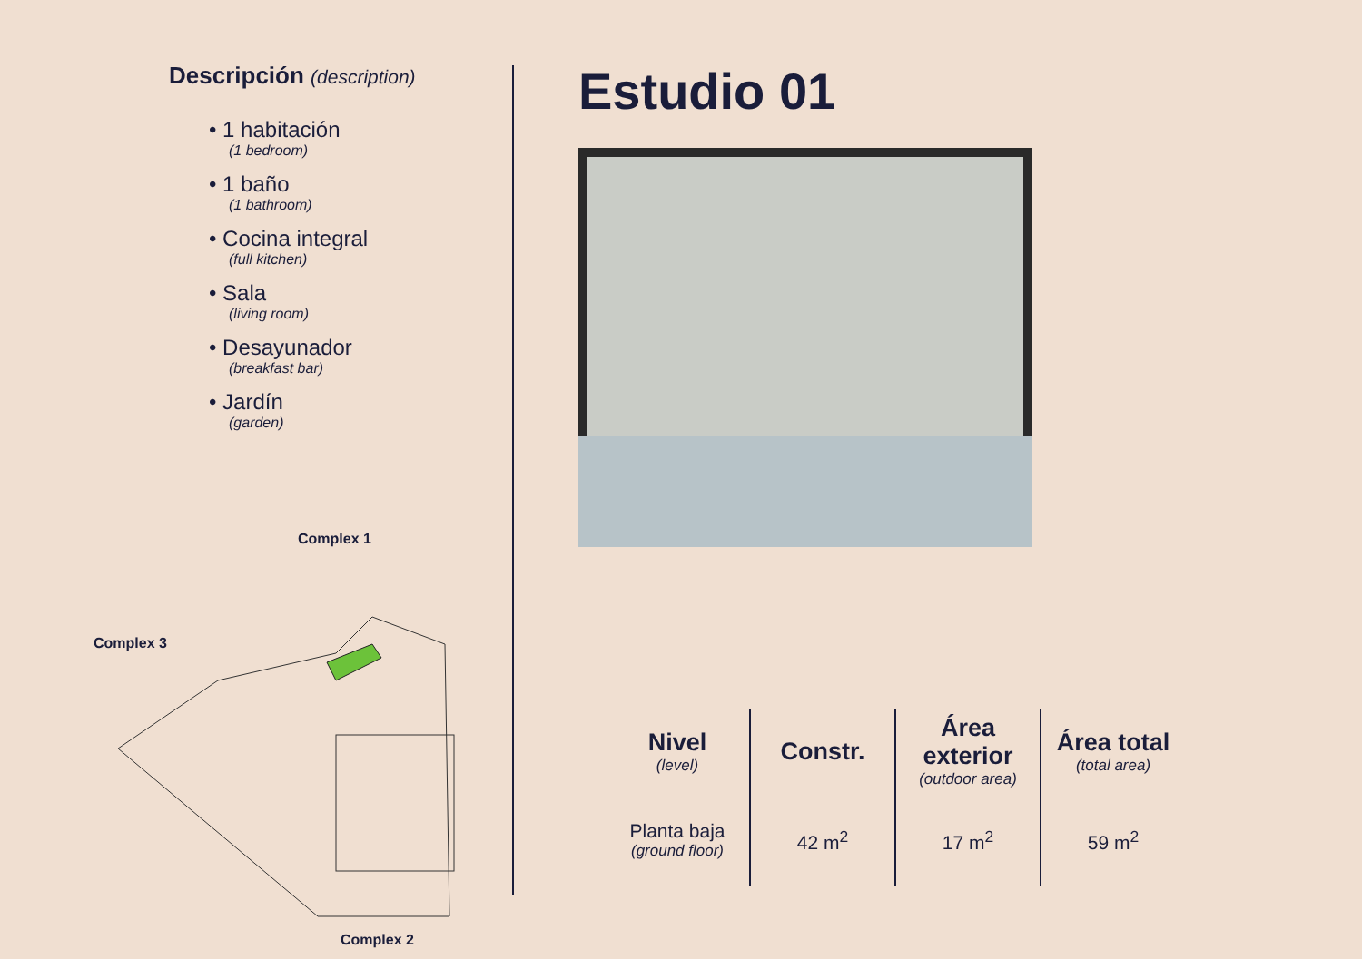Descripción (description)
• 1 habitación
(1 bedroom)
• 1 baño
(1 bathroom)
• Cocina integral
(full kitchen)
• Sala
(living room)
• Desayunador
(breakfast bar)
• Jardín
(garden)
Complex 1
Complex 3
Complex 2
Estudio 01
| Nivel (level) | Constr. | Área exterior (outdoor area) | Área total (total area) |
| --- | --- | --- | --- |
| Planta baja (ground floor) | 42 m<sup>2</sup> | 17 m<sup>2</sup> | 59 m<sup>2</sup> |